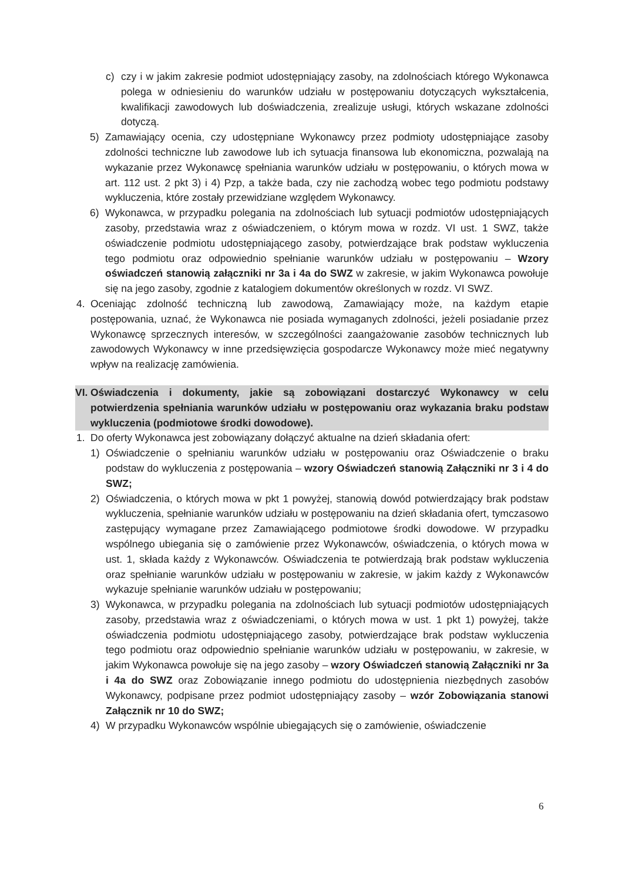c) czy i w jakim zakresie podmiot udostępniający zasoby, na zdolnościach którego Wykonawca polega w odniesieniu do warunków udziału w postępowaniu dotyczących wykształcenia, kwalifikacji zawodowych lub doświadczenia, zrealizuje usługi, których wskazane zdolności dotyczą.
5) Zamawiający ocenia, czy udostępniane Wykonawcy przez podmioty udostępniające zasoby zdolności techniczne lub zawodowe lub ich sytuacja finansowa lub ekonomiczna, pozwalają na wykazanie przez Wykonawcę spełniania warunków udziału w postępowaniu, o których mowa w art. 112 ust. 2 pkt 3) i 4) Pzp, a także bada, czy nie zachodzą wobec tego podmiotu podstawy wykluczenia, które zostały przewidziane względem Wykonawcy.
6) Wykonawca, w przypadku polegania na zdolnościach lub sytuacji podmiotów udostępniających zasoby, przedstawia wraz z oświadczeniem, o którym mowa w rozdz. VI ust. 1 SWZ, także oświadczenie podmiotu udostępniającego zasoby, potwierdzające brak podstaw wykluczenia tego podmiotu oraz odpowiednio spełnianie warunków udziału w postępowaniu – Wzory oświadczeń stanowią załączniki nr 3a i 4a do SWZ w zakresie, w jakim Wykonawca powołuje się na jego zasoby, zgodnie z katalogiem dokumentów określonych w rozdz. VI SWZ.
4. Oceniając zdolność techniczną lub zawodową, Zamawiający może, na każdym etapie postępowania, uznać, że Wykonawca nie posiada wymaganych zdolności, jeżeli posiadanie przez Wykonawcę sprzecznych interesów, w szczególności zaangażowanie zasobów technicznych lub zawodowych Wykonawcy w inne przedsięwzięcia gospodarcze Wykonawcy może mieć negatywny wpływ na realizację zamówienia.
VI.
Oświadczenia i dokumenty, jakie są zobowiązani dostarczyć Wykonawcy w celu potwierdzenia spełniania warunków udziału w postępowaniu oraz wykazania braku podstaw wykluczenia (podmiotowe środki dowodowe).
1. Do oferty Wykonawca jest zobowiązany dołączyć aktualne na dzień składania ofert:
1) Oświadczenie o spełnianiu warunków udziału w postępowaniu oraz Oświadczenie o braku podstaw do wykluczenia z postępowania – wzory Oświadczeń stanowią Załączniki nr 3 i 4 do SWZ;
2) Oświadczenia, o których mowa w pkt 1 powyżej, stanowią dowód potwierdzający brak podstaw wykluczenia, spełnianie warunków udziału w postępowaniu na dzień składania ofert, tymczasowo zastępujący wymagane przez Zamawiającego podmiotowe środki dowodowe. W przypadku wspólnego ubiegania się o zamówienie przez Wykonawców, oświadczenia, o których mowa w ust. 1, składa każdy z Wykonawców. Oświadczenia te potwierdzają brak podstaw wykluczenia oraz spełnianie warunków udziału w postępowaniu w zakresie, w jakim każdy z Wykonawców wykazuje spełnianie warunków udziału w postępowaniu;
3) Wykonawca, w przypadku polegania na zdolnościach lub sytuacji podmiotów udostępniających zasoby, przedstawia wraz z oświadczeniami, o których mowa w ust. 1 pkt 1) powyżej, także oświadczenia podmiotu udostępniającego zasoby, potwierdzające brak podstaw wykluczenia tego podmiotu oraz odpowiednio spełnianie warunków udziału w postępowaniu, w zakresie, w jakim Wykonawca powołuje się na jego zasoby – wzory Oświadczeń stanowią Załączniki nr 3a i 4a do SWZ oraz Zobowiązanie innego podmiotu do udostępnienia niezbędnych zasobów Wykonawcy, podpisane przez podmiot udostępniający zasoby – wzór Zobowiązania stanowi Załącznik nr 10 do SWZ;
4) W przypadku Wykonawców wspólnie ubiegających się o zamówienie, oświadczenie
6